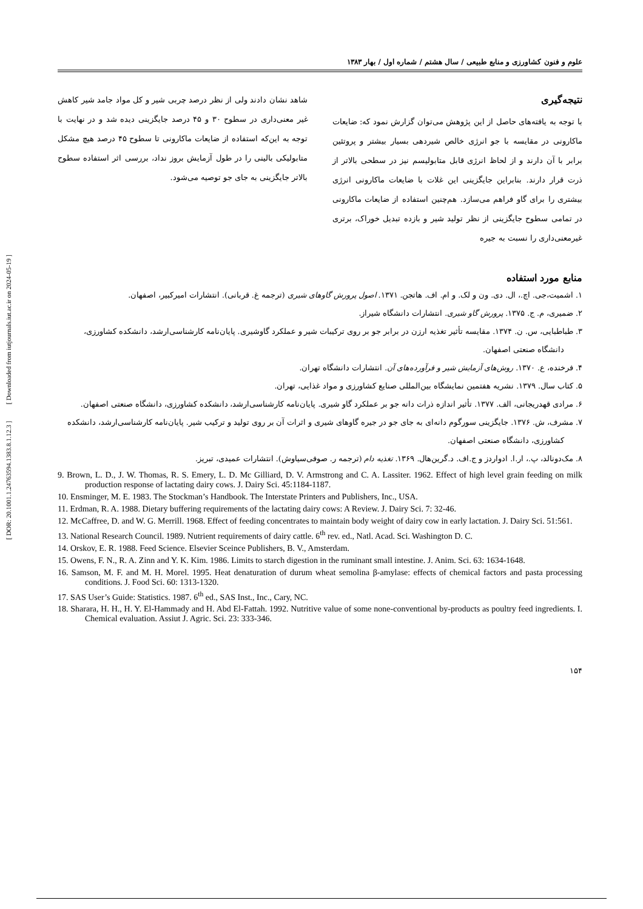[ DOR: 20.1001.1.24763594.1383.8.1.12.3 ] [ Downloaded from iutjournals.iut.ac.ir on 2024-05-19 ]
علوم و فنون کشاورزی و منابع طبیعی / سال هشتم / شماره اول / بهار ۱۳۸۳
نتیجه‌گیری
با توجه به یافته‌های حاصل از این پژوهش می‌توان گزارش نمود که: ضایعات ماکارونی در مقایسه با جو انرژی خالص شیردهی بسیار بیشتر و پروتئین برابر با آن دارند و از لحاظ انرژی قابل متابولیسم نیز در سطحی بالاتر از ذرت قرار دارند. بنابراین جایگزینی این غلات با ضایعات ماکارونی انرژی بیشتری را برای گاو فراهم می‌سازد. هم‌چنین استفاده از ضایعات ماکارونی در تمامی سطوح جایگزینی از نظر تولید شیر و بازده تبدیل خوراک، برتری غیرمعنی‌داری را نسبت به جیره
شاهد نشان دادند ولی از نظر درصد چربی شیر و کل مواد جامد شیر کاهش غیر معنی‌داری در سطوح ۳۰ و ۴۵ درصد جایگزینی دیده شد و در نهایت با توجه به این‌که استفاده از ضایعات ماکارونی تا سطوح ۴۵ درصد هیچ مشکل متابولیکی بالینی را در طول آزمایش بروز نداد، بررسی اثر استفاده سطوح بالاتر جایگزینی به جای جو توصیه می‌شود.
منابع مورد استفاده
۱. اشمیت،جی. اچ.، ال. دی. ون و لک. و ام. اف. هاتجن. ۱۳۷۱. اصول پرورش گاوهای شیری (ترجمه غ. قربانی). انتشارات امیرکبیر، اصفهان.
۲. ضمیری، م. ج. ۱۳۷۵. پرورش گاو شیری. انتشارات دانشگاه شیراز.
۳. طباطبایی، س. ن. ۱۳۷۴. مقایسه تأثیر تغذیه ارزن در برابر جو بر روی ترکیبات شیر و عملکرد گاوشیری. پایان‌نامه کارشناسی‌ارشد، دانشکده کشاورزی، دانشگاه صنعتی اصفهان.
۴. فرخنده، ع. ۱۳۷۰. روش‌های آزمایش شیر و فرآورده‌های آن. انتشارات دانشگاه تهران.
۵. کتاب سال. ۱۳۷۹. نشریه هفتمین نمایشگاه بین‌المللی صنایع کشاورزی و مواد غذایی، تهران.
۶. مرادی قهدریجانی، الف. ۱۳۷۷. تأثیر اندازه ذرات دانه جو بر عملکرد گاو شیری. پایان‌نامه کارشناسی‌ارشد، دانشکده کشاورزی، دانشگاه صنعتی اصفهان.
۷. مشرف، ش. ۱۳۷۶. جایگزینی سورگوم دانه‌ای به جای جو در جیره گاوهای شیری و اثرات آن بر روی تولید و ترکیب شیر. پایان‌نامه کارشناسی‌ارشد، دانشکده کشاورزی، دانشگاه صنعتی اصفهان.
۸. مک‌دونالد، پ.، ار.ا. ادواردز و ج.اف. د.گرین‌هال. ۱۳۶۹. تغذیه دام (ترجمه ر. صوفی‌سیاوش). انتشارات عمیدی، تبریز.
9. Brown, L. D., J. W. Thomas, R. S. Emery, L. D. Mc Gilliard, D. V. Armstrong and C. A. Lassiter. 1962. Effect of high level grain feeding on milk production response of lactating dairy cows. J. Dairy Sci. 45:1184-1187.
10. Ensminger, M. E. 1983. The Stockman’s Handbook. The Interstate Printers and Publishers, Inc., USA.
11. Erdman, R. A. 1988. Dietary buffering requirements of the lactating dairy cows: A Review. J. Dairy Sci. 7: 32-46.
12. McCaffree, D. and W. G. Merrill. 1968. Effect of feeding concentrates to maintain body weight of dairy cow in early lactation. J. Dairy Sci. 51:561.
13. National Research Council. 1989. Nutrient requirements of dairy cattle. 6<sup>th</sup> rev. ed., Natl. Acad. Sci. Washington D. C.
14. Orskov, E. R. 1988. Feed Science. Elsevier Sceince Publishers, B. V., Amsterdam.
15. Owens, F. N., R. A. Zinn and Y. K. Kim. 1986. Limits to starch digestion in the ruminant small intestine. J. Anim. Sci. 63: 1634-1648.
16. Samson, M. F. and M. H. Morel. 1995. Heat denaturation of durum wheat semolina β-amylase: effects of chemical factors and pasta processing conditions. J. Food Sci. 60: 1313-1320.
17. SAS User’s Guide: Statistics. 1987. 6<sup>th</sup> ed., SAS Inst., Inc., Cary, NC.
18. Sharara, H. H., H. Y. El-Hammady and H. Abd El-Fattah. 1992. Nutritive value of some none-conventional by-products as poultry feed ingredients. I. Chemical evaluation. Assiut J. Agric. Sci. 23: 333-346.
۱۵۴